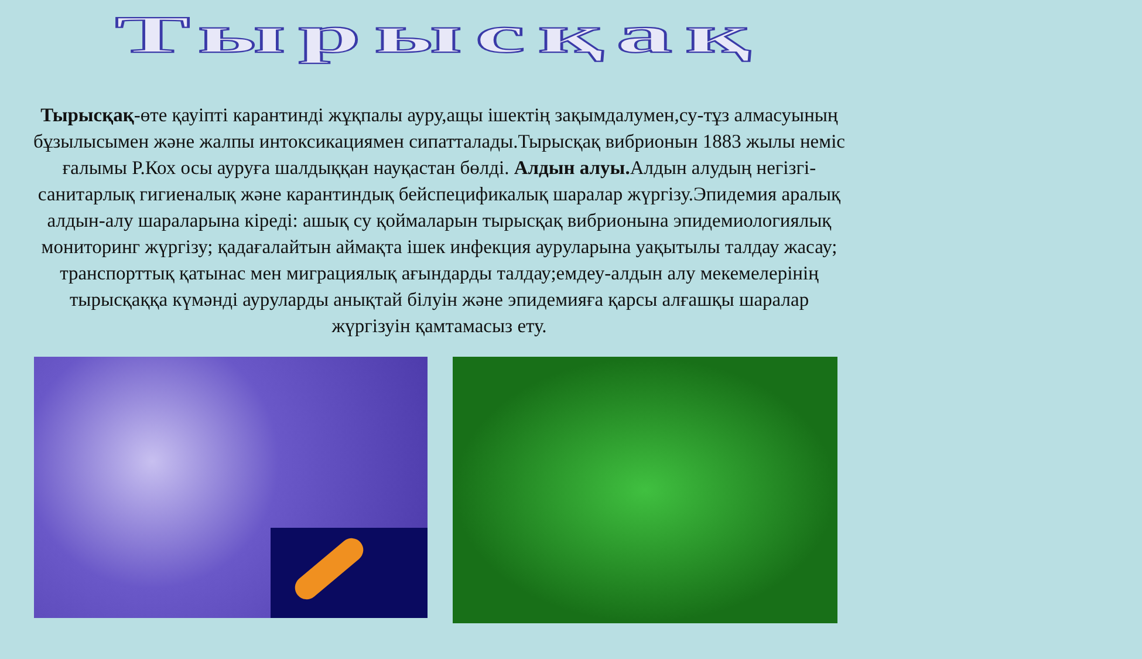Тырысқақ
Тырысқақ-өте қауіпті карантинді жұқпалы ауру,ащы ішектің зақымдалумен,су-тұз алмасуының бұзылысымен және жалпы интоксикациямен сипатталады.Тырысқақ вибрионын 1883 жылы неміс ғалымы Р.Кох осы ауруға шалдыққан науқастан бөлді. Алдын алуы. Алдын алудың негізгі-санитарлық гигиеналық және карантиндық бейспецификалық шаралар жүргізу.Эпидемия аралық алдын-алу шараларына кіреді: ашық су қоймаларын тырысқақ вибрионына эпидемиологиялық мониторинг жүргізу; қадағалайтын аймақта ішек инфекция ауруларына уақытылы талдау жасау; транспорттық қатынас мен миграциялық ағындарды талдау;емдеу-алдын алу мекемелерінің тырысқаққа күмәнді ауруларды анықтай білуін және эпидемияға қарсы алғашқы шаралар жүргізуін қамтамасыз ету.